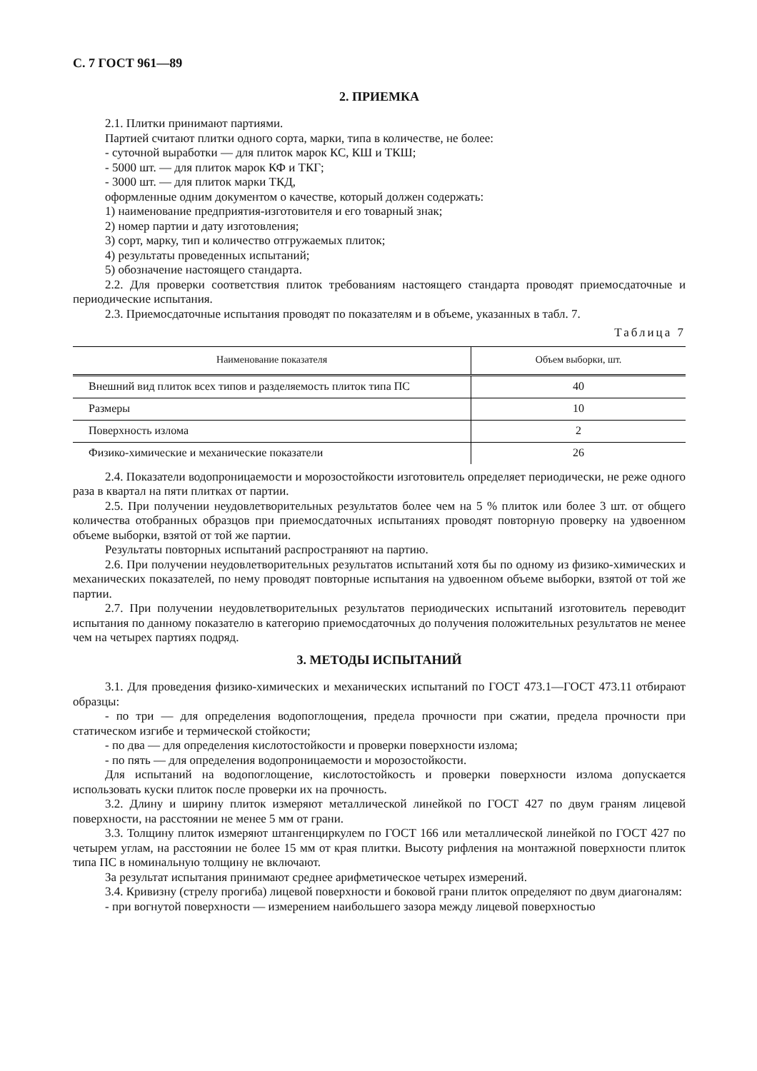С. 7 ГОСТ 961—89
2. ПРИЕМКА
2.1. Плитки принимают партиями.
Партией считают плитки одного сорта, марки, типа в количестве, не более:
- суточной выработки — для плиток марок КС, КШ и ТКШ;
- 5000 шт. — для плиток марок КФ и ТКГ;
- 3000 шт. — для плиток марки ТКД,
оформленные одним документом о качестве, который должен содержать:
1) наименование предприятия-изготовителя и его товарный знак;
2) номер партии и дату изготовления;
3) сорт, марку, тип и количество отгружаемых плиток;
4) результаты проведенных испытаний;
5) обозначение настоящего стандарта.
2.2. Для проверки соответствия плиток требованиям настоящего стандарта проводят приемосдаточные и периодические испытания.
2.3. Приемосдаточные испытания проводят по показателям и в объеме, указанных в табл. 7.
Таблица 7
| Наименование показателя | Объем выборки, шт. |
| --- | --- |
| Внешний вид плиток всех типов и разделяемость плиток типа ПС | 40 |
| Размеры | 10 |
| Поверхность излома | 2 |
| Физико-химические и механические показатели | 26 |
2.4. Показатели водопроницаемости и морозостойкости изготовитель определяет периодически, не реже одного раза в квартал на пяти плитках от партии.
2.5. При получении неудовлетворительных результатов более чем на 5 % плиток или более 3 шт. от общего количества отобранных образцов при приемосдаточных испытаниях проводят повторную проверку на удвоенном объеме выборки, взятой от той же партии.
Результаты повторных испытаний распространяют на партию.
2.6. При получении неудовлетворительных результатов испытаний хотя бы по одному из физико-химических и механических показателей, по нему проводят повторные испытания на удвоенном объеме выборки, взятой от той же партии.
2.7. При получении неудовлетворительных результатов периодических испытаний изготовитель переводит испытания по данному показателю в категорию приемосдаточных до получения положительных результатов не менее чем на четырех партиях подряд.
3. МЕТОДЫ ИСПЫТАНИЙ
3.1. Для проведения физико-химических и механических испытаний по ГОСТ 473.1—ГОСТ 473.11 отбирают образцы:
- по три — для определения водопоглощения, предела прочности при сжатии, предела прочности при статическом изгибе и термической стойкости;
- по два — для определения кислотостойкости и проверки поверхности излома;
- по пять — для определения водопроницаемости и морозостойкости.
Для испытаний на водопоглощение, кислотостойкость и проверки поверхности излома допускается использовать куски плиток после проверки их на прочность.
3.2. Длину и ширину плиток измеряют металлической линейкой по ГОСТ 427 по двум граням лицевой поверхности, на расстоянии не менее 5 мм от грани.
3.3. Толщину плиток измеряют штангенциркулем по ГОСТ 166 или металлической линейкой по ГОСТ 427 по четырем углам, на расстоянии не более 15 мм от края плитки. Высоту рифления на монтажной поверхности плиток типа ПС в номинальную толщину не включают.
За результат испытания принимают среднее арифметическое четырех измерений.
3.4. Кривизну (стрелу прогиба) лицевой поверхности и боковой грани плиток определяют по двум диагоналям:
- при вогнутой поверхности — измерением наибольшего зазора между лицевой поверхностью